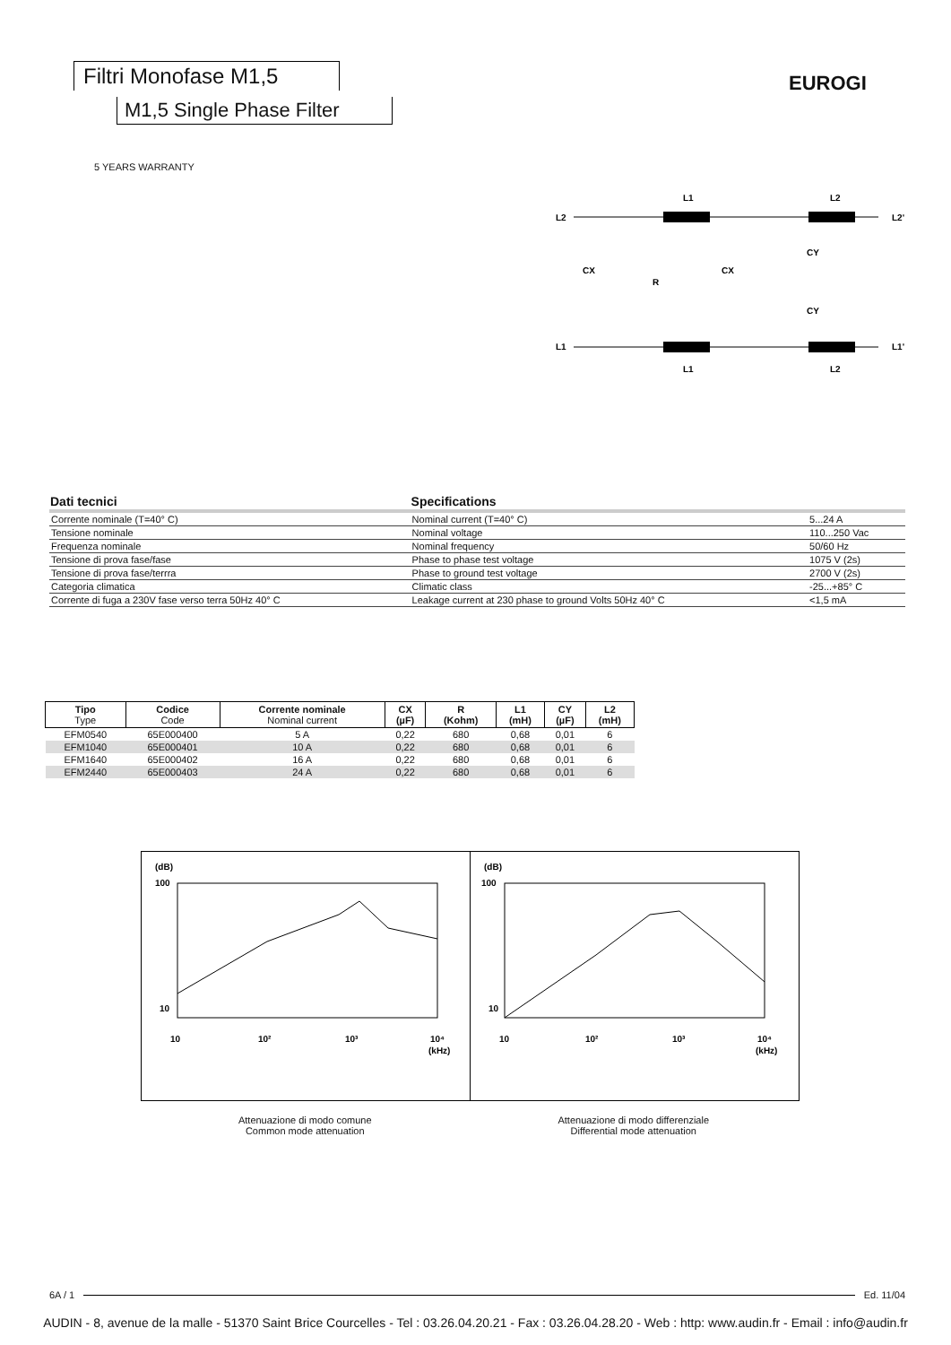Filtri Monofase M1,5
M1,5 Single Phase Filter
EUROGI
5 YEARS WARRANTY
L2
L2'
L1
L1'
CX
R
CX
CY
CY
L1
L2
L1
L2
| Dati tecnici | Specifications | |
| --- | --- | --- |
| Corrente nominale (T=40° C) | Nominal current (T=40° C) | 5...24 A |
| Tensione nominale | Nominal voltage | 110...250 Vac |
| Frequenza nominale | Nominal frequency | 50/60 Hz |
| Tensione di prova fase/fase | Phase to phase test voltage | 1075 V (2s) |
| Tensione di prova fase/terrra | Phase to ground test voltage | 2700 V (2s) |
| Categoria climatica | Climatic class | -25...+85° C |
| Corrente di fuga a 230V fase verso terra 50Hz 40° C | Leakage current at 230 phase to ground Volts 50Hz 40° C | <1,5 mA |
| Tipo Type | Codice Code | Corrente nominale Nominal current | CX (µF) | R (Kohm) | L1 (mH) | CY (µF) | L2 (mH) |
| --- | --- | --- | --- | --- | --- | --- | --- |
| EFM0540 | 65E000400 | 5 A | 0,22 | 680 | 0,68 | 0,01 | 6 |
| EFM1040 | 65E000401 | 10 A | 0,22 | 680 | 0,68 | 0,01 | 6 |
| EFM1640 | 65E000402 | 16 A | 0,22 | 680 | 0,68 | 0,01 | 6 |
| EFM2440 | 65E000403 | 24 A | 0,22 | 680 | 0,68 | 0,01 | 6 |
(dB)
100
10
10
10²
10³
10⁴
(kHz)
(dB)
100
10
10
10²
10³
10⁴
(kHz)
Attenuazione di modo comune
Common mode attenuation
Attenuazione di modo differenziale
Differential mode attenuation
6A / 1 Ed. 11/04
AUDIN - 8, avenue de la malle - 51370 Saint Brice Courcelles - Tel : 03.26.04.20.21 - Fax : 03.26.04.28.20 - Web : http: www.audin.fr - Email : info@audin.fr